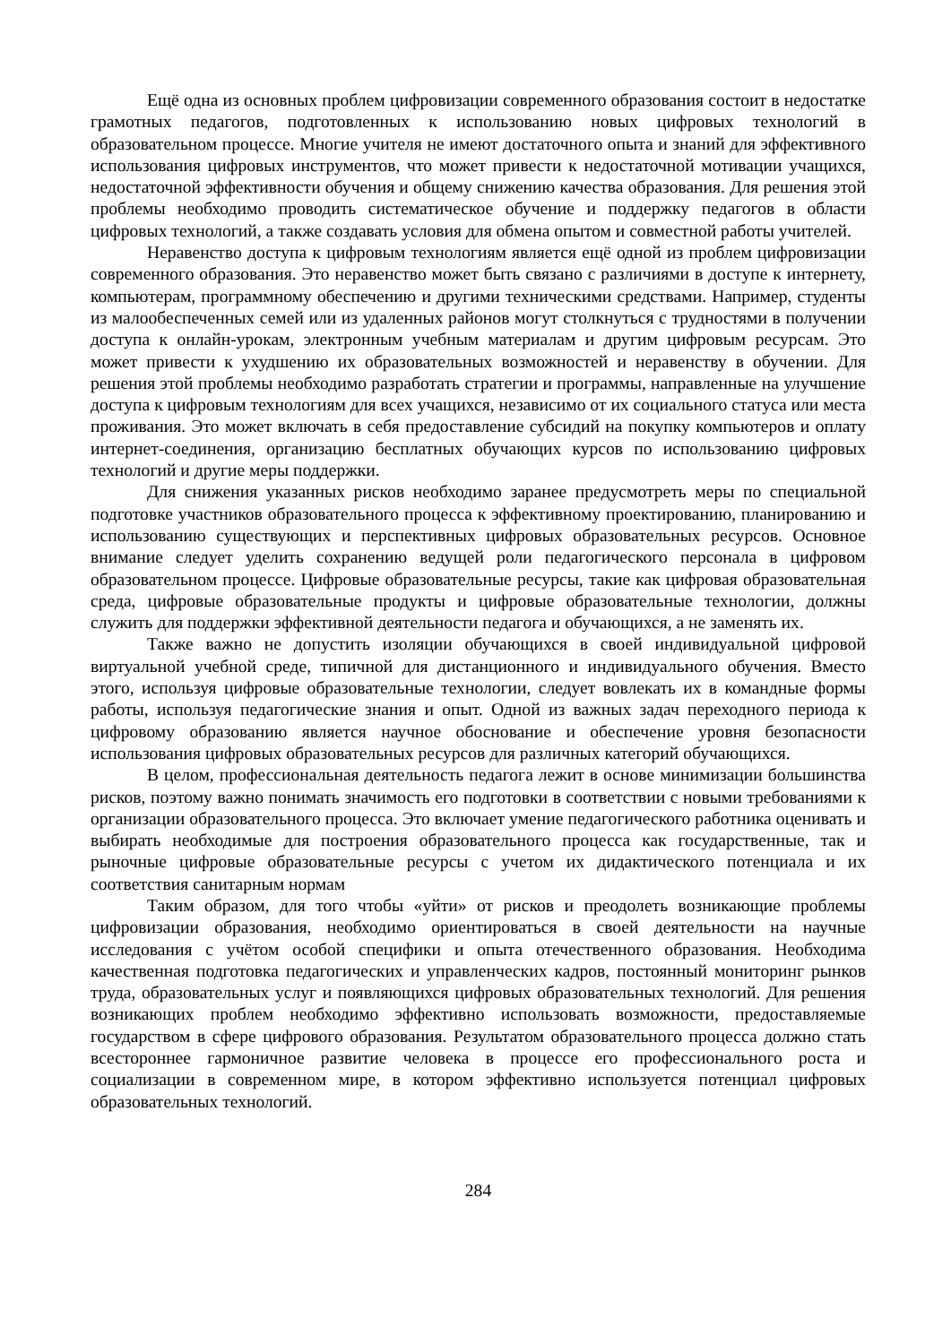Ещё одна из основных проблем цифровизации современного образования состоит в недостатке грамотных педагогов, подготовленных к использованию новых цифровых технологий в образовательном процессе. Многие учителя не имеют достаточного опыта и знаний для эффективного использования цифровых инструментов, что может привести к недостаточной мотивации учащихся, недостаточной эффективности обучения и общему снижению качества образования. Для решения этой проблемы необходимо проводить систематическое обучение и поддержку педагогов в области цифровых технологий, а также создавать условия для обмена опытом и совместной работы учителей.
Неравенство доступа к цифровым технологиям является ещё одной из проблем цифровизации современного образования. Это неравенство может быть связано с различиями в доступе к интернету, компьютерам, программному обеспечению и другими техническими средствами. Например, студенты из малообеспеченных семей или из удаленных районов могут столкнуться с трудностями в получении доступа к онлайн-урокам, электронным учебным материалам и другим цифровым ресурсам. Это может привести к ухудшению их образовательных возможностей и неравенству в обучении. Для решения этой проблемы необходимо разработать стратегии и программы, направленные на улучшение доступа к цифровым технологиям для всех учащихся, независимо от их социального статуса или места проживания. Это может включать в себя предоставление субсидий на покупку компьютеров и оплату интернет-соединения, организацию бесплатных обучающих курсов по использованию цифровых технологий и другие меры поддержки.
Для снижения указанных рисков необходимо заранее предусмотреть меры по специальной подготовке участников образовательного процесса к эффективному проектированию, планированию и использованию существующих и перспективных цифровых образовательных ресурсов. Основное внимание следует уделить сохранению ведущей роли педагогического персонала в цифровом образовательном процессе. Цифровые образовательные ресурсы, такие как цифровая образовательная среда, цифровые образовательные продукты и цифровые образовательные технологии, должны служить для поддержки эффективной деятельности педагога и обучающихся, а не заменять их.
Также важно не допустить изоляции обучающихся в своей индивидуальной цифровой виртуальной учебной среде, типичной для дистанционного и индивидуального обучения. Вместо этого, используя цифровые образовательные технологии, следует вовлекать их в командные формы работы, используя педагогические знания и опыт. Одной из важных задач переходного периода к цифровому образованию является научное обоснование и обеспечение уровня безопасности использования цифровых образовательных ресурсов для различных категорий обучающихся.
В целом, профессиональная деятельность педагога лежит в основе минимизации большинства рисков, поэтому важно понимать значимость его подготовки в соответствии с новыми требованиями к организации образовательного процесса. Это включает умение педагогического работника оценивать и выбирать необходимые для построения образовательного процесса как государственные, так и рыночные цифровые образовательные ресурсы с учетом их дидактического потенциала и их соответствия санитарным нормам
Таким образом, для того чтобы «уйти» от рисков и преодолеть возникающие проблемы цифровизации образования, необходимо ориентироваться в своей деятельности на научные исследования с учётом особой специфики и опыта отечественного образования. Необходима качественная подготовка педагогических и управленческих кадров, постоянный мониторинг рынков труда, образовательных услуг и появляющихся цифровых образовательных технологий. Для решения возникающих проблем необходимо эффективно использовать возможности, предоставляемые государством в сфере цифрового образования. Результатом образовательного процесса должно стать всестороннее гармоничное развитие человека в процессе его профессионального роста и социализации в современном мире, в котором эффективно используется потенциал цифровых образовательных технологий.
284